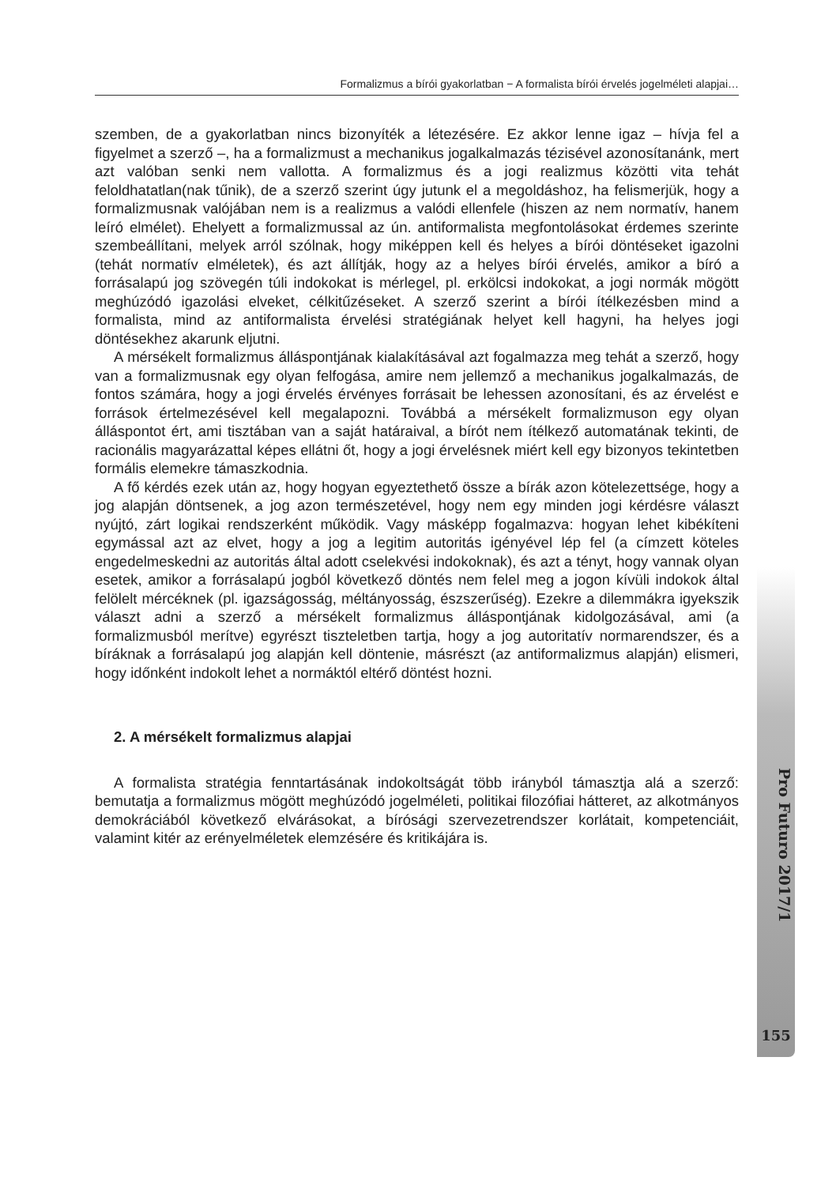Formalizmus a bírói gyakorlatban − A formalista bírói érvelés jogelméleti alapjai…
Pro Futuro 2017/1
155
szemben, de a gyakorlatban nincs bizonyíték a létezésére. Ez akkor lenne igaz – hívja fel a figyelmet a szerző –, ha a formalizmust a mechanikus jogalkalmazás tézisével azonosítanánk, mert azt valóban senki nem vallotta. A formalizmus és a jogi realizmus közötti vita tehát feloldhatatlan(nak tűnik), de a szerző szerint úgy jutunk el a megoldáshoz, ha felismerjük, hogy a formalizmusnak valójában nem is a realizmus a valódi ellenfele (hiszen az nem normatív, hanem leíró elmélet). Ehelyett a formalizmussal az ún. antiformalista megfontolásokat érdemes szerinte szembeállítani, melyek arról szólnak, hogy miképpen kell és helyes a bírói döntéseket igazolni (tehát normatív elméletek), és azt állítják, hogy az a helyes bírói érvelés, amikor a bíró a forrásalapú jog szövegén túli indokokat is mérlegel, pl. erkölcsi indokokat, a jogi normák mögött meghúzódó igazolási elveket, célkitűzéseket. A szerző szerint a bírói ítélkezésben mind a formalista, mind az antiformalista érvelési stratégiának helyet kell hagyni, ha helyes jogi döntésekhez akarunk eljutni.
A mérsékelt formalizmus álláspontjának kialakításával azt fogalmazza meg tehát a szerző, hogy van a formalizmusnak egy olyan felfogása, amire nem jellemző a mechanikus jogalkalmazás, de fontos számára, hogy a jogi érvelés érvényes forrásait be lehessen azonosítani, és az érvelést e források értelmezésével kell megalapozni. Továbbá a mérsékelt formalizmuson egy olyan álláspontot ért, ami tisztában van a saját határaival, a bírót nem ítélkező automatának tekinti, de racionális magyarázattal képes ellátni őt, hogy a jogi érvelésnek miért kell egy bizonyos tekintetben formális elemekre támaszkodnia.
A fő kérdés ezek után az, hogy hogyan egyeztethető össze a bírák azon kötelezettsége, hogy a jog alapján döntsenek, a jog azon természetével, hogy nem egy minden jogi kérdésre választ nyújtó, zárt logikai rendszerként működik. Vagy másképp fogalmazva: hogyan lehet kibékíteni egymással azt az elvet, hogy a jog a legitim autoritás igényével lép fel (a címzett köteles engedelmeskedni az autoritás által adott cselekvési indokoknak), és azt a tényt, hogy vannak olyan esetek, amikor a forrásalapú jogból következő döntés nem felel meg a jogon kívüli indokok által felölelt mércéknek (pl. igazságosság, méltányosság, észszerűség). Ezekre a dilemmákra igyekszik választ adni a szerző a mérsékelt formalizmus álláspontjának kidolgozásával, ami (a formalizmusból merítve) egyrészt tiszteletben tartja, hogy a jog autoritatív normarendszer, és a bíráknak a forrásalapú jog alapján kell döntenie, másrészt (az antiformalizmus alapján) elismeri, hogy időnként indokolt lehet a normáktól eltérő döntést hozni.
2. A mérsékelt formalizmus alapjai
A formalista stratégia fenntartásának indokoltságát több irányból támasztja alá a szerző: bemutatja a formalizmus mögött meghúzódó jogelméleti, politikai filozófiai hátteret, az alkotmányos demokráciából következő elvárásokat, a bírósági szervezetrendszer korlátait, kompetenciáit, valamint kitér az erényelméletek elemzésére és kritikájára is.